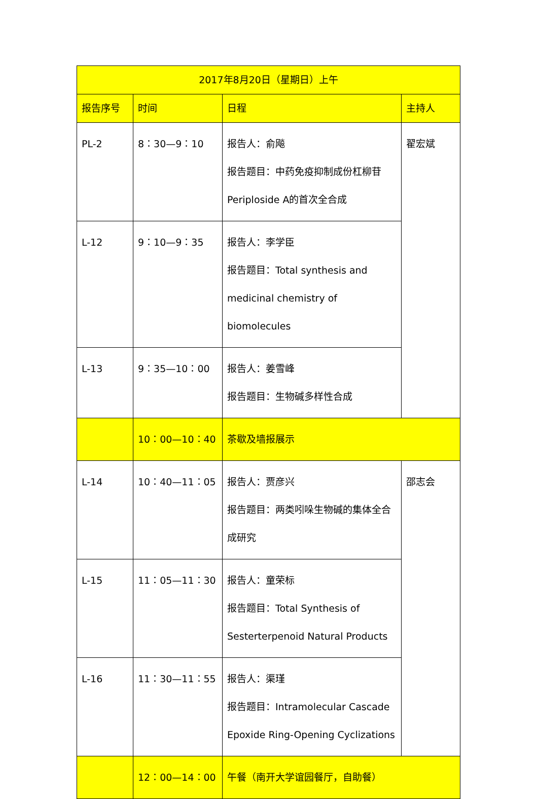| 2017年8月20日（星期日）上午 | | | |
| --- | --- | --- | --- |
| 报告序号 | 时间 | 日程 | 主持人 |
| PL-2 | 8：30—9：10 | 报告人：俞飚 报告题目：中药免疫抑制成份杠柳苷 Periploside A的首次全合成 | 翟宏斌 |
| L-12 | 9：10—9：35 | 报告人：李学臣 报告题目：Total synthesis and medicinal chemistry of biomolecules | |
| L-13 | 9：35—10：00 | 报告人：姜雪峰 报告题目：生物碱多样性合成 | |
| | 10：00—10：40 | 茶歇及墙报展示 | |
| L-14 | 10：40—11：05 | 报告人：贾彦兴 报告题目：两类吲哚生物碱的集体全合成研究 | 邵志会 |
| L-15 | 11：05—11：30 | 报告人：童荣标 报告题目：Total Synthesis of Sesterterpenoid Natural Products | |
| L-16 | 11：30—11：55 | 报告人：渠瑾 报告题目：Intramolecular Cascade Epoxide Ring-Opening Cyclizations | |
| | 12：00—14：00 | 午餐（南开大学谊园餐厅，自助餐） | |